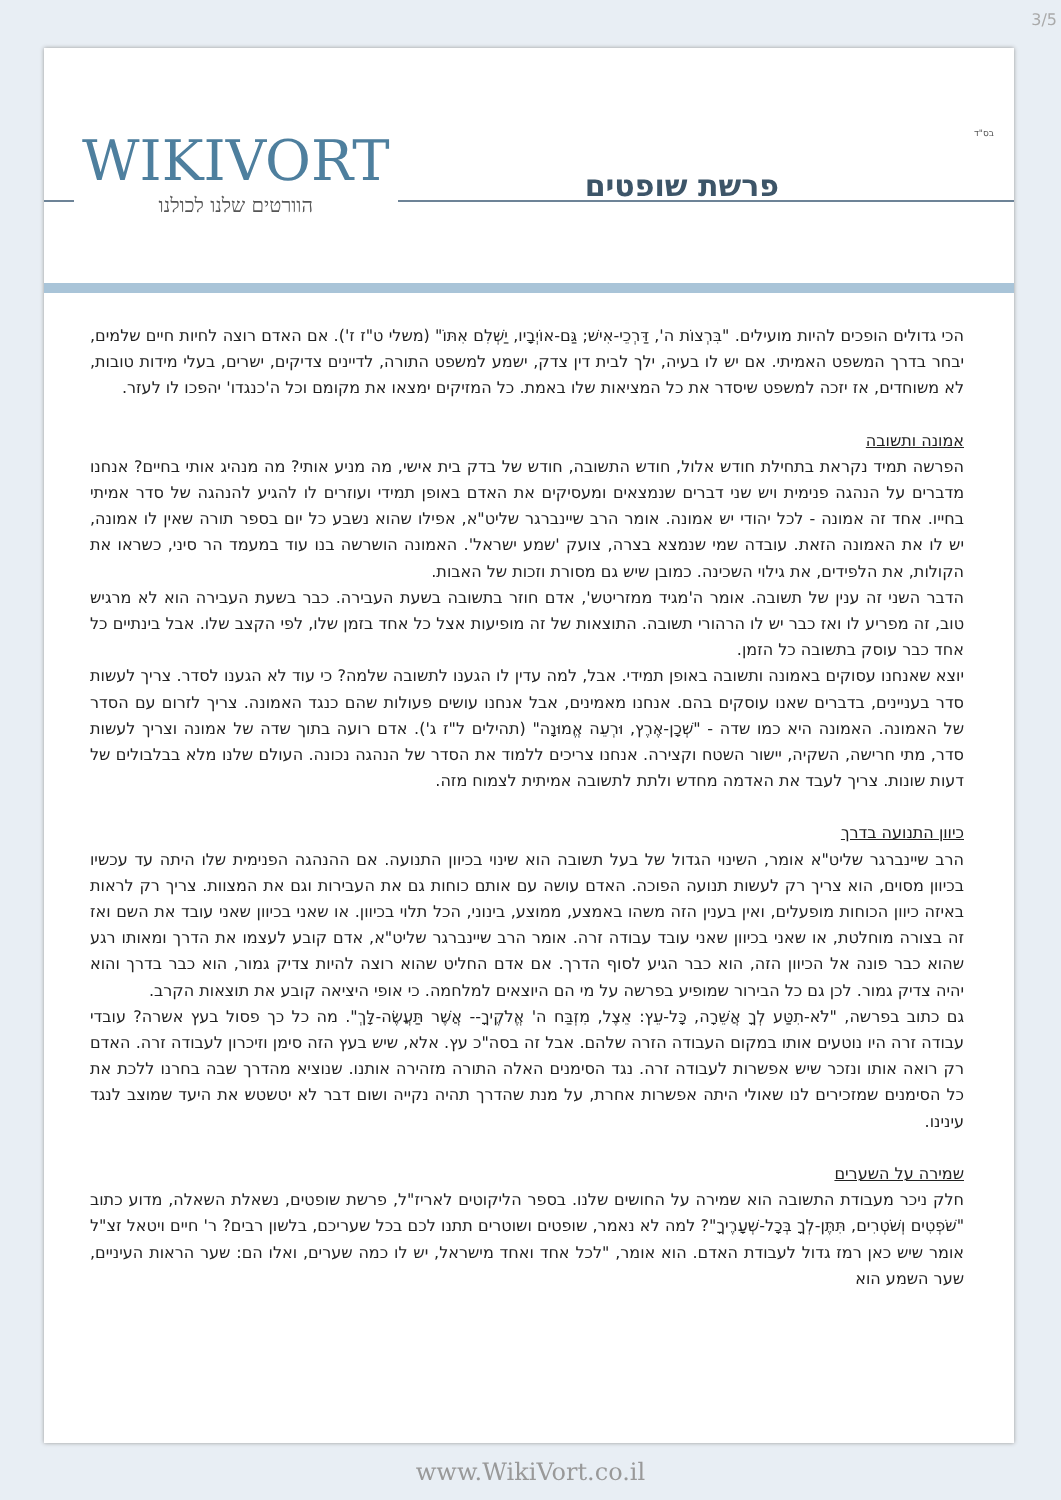3/5
WIKIVORT
הוורטים שלנו לכולנו
בס"ד
פרשת שופטים
הכי גדולים הופכים להיות מועילים. "בִּרְצוֹת ה', דַּרְכֵי-אִישׁ; גַּם-אוֹיְבָיו, יַשְׁלִם אִתּוֹ" (משלי ט"ז ז'). אם האדם רוצה לחיות חיים שלמים, יבחר בדרך המשפט האמיתי. אם יש לו בעיה, ילך לבית דין צדק, ישמע למשפט התורה, לדיינים צדיקים, ישרים, בעלי מידות טובות, לא משוחדים, אז יזכה למשפט שיסדר את כל המציאות שלו באמת. כל המזיקים ימצאו את מקומם וכל ה'כנגדו' יהפכו לו לעזר.
אמונה ותשובה
הפרשה תמיד נקראת בתחילת חודש אלול, חודש התשובה, חודש של בדק בית אישי, מה מניע אותי? מה מנהיג אותי בחיים? אנחנו מדברים על הנהגה פנימית ויש שני דברים שנמצאים ומעסיקים את האדם באופן תמידי ועוזרים לו להגיע להנהגה של סדר אמיתי בחייו. אחד זה אמונה - לכל יהודי יש אמונה. אומר הרב שיינברגר שליט"א, אפילו שהוא נשבע כל יום בספר תורה שאין לו אמונה, יש לו את האמונה הזאת. עובדה שמי שנמצא בצרה, צועק 'שמע ישראל'. האמונה הושרשה בנו עוד במעמד הר סיני, כשראו את הקולות, את הלפידים, את גילוי השכינה. כמובן שיש גם מסורת וזכות של האבות.
הדבר השני זה ענין של תשובה. אומר ה'מגיד ממזריטש', אדם חוזר בתשובה בשעת העבירה. כבר בשעת העבירה הוא לא מרגיש טוב, זה מפריע לו ואז כבר יש לו הרהורי תשובה. התוצאות של זה מופיעות אצל כל אחד בזמן שלו, לפי הקצב שלו. אבל בינתיים כל אחד כבר עוסק בתשובה כל הזמן.
יוצא שאנחנו עסוקים באמונה ותשובה באופן תמידי. אבל, למה עדין לו הגענו לתשובה שלמה? כי עוד לא הגענו לסדר. צריך לעשות סדר בעניינים, בדברים שאנו עוסקים בהם. אנחנו מאמינים, אבל אנחנו עושים פעולות שהם כנגד האמונה. צריך לזרום עם הסדר של האמונה. האמונה היא כמו שדה - "שְׁכָן-אֶרֶץ, וּרְעֵה אֱמוּנָה" (תהילים ל"ז ג'). אדם רועה בתוך שדה של אמונה וצריך לעשות סדר, מתי חרישה, השקיה, יישור השטח וקצירה. אנחנו צריכים ללמוד את הסדר של הנהגה נכונה. העולם שלנו מלא בבלבולים של דעות שונות. צריך לעבד את האדמה מחדש ולתת לתשובה אמיתית לצמוח מזה.
כיוון התנועה בדרך
הרב שיינברגר שליט"א אומר, השינוי הגדול של בעל תשובה הוא שינוי בכיוון התנועה. אם ההנהגה הפנימית שלו היתה עד עכשיו בכיוון מסוים, הוא צריך רק לעשות תנועה הפוכה. האדם עושה עם אותם כוחות גם את העבירות וגם את המצוות. צריך רק לראות באיזה כיוון הכוחות מופעלים, ואין בענין הזה משהו באמצע, ממוצע, בינוני, הכל תלוי בכיוון. או שאני בכיוון שאני עובד את השם ואז זה בצורה מוחלטת, או שאני בכיוון שאני עובד עבודה זרה. אומר הרב שיינברגר שליט"א, אדם קובע לעצמו את הדרך ומאותו רגע שהוא כבר פונה אל הכיוון הזה, הוא כבר הגיע לסוף הדרך. אם אדם החליט שהוא רוצה להיות צדיק גמור, הוא כבר בדרך והוא יהיה צדיק גמור. לכן גם כל הבירור שמופיע בפרשה על מי הם היוצאים למלחמה. כי אופי היציאה קובע את תוצאות הקרב.
גם כתוב בפרשה, "לֹא-תִטַּע לְךָ אֲשֵׁרָה, כָּל-עֵץ: אֵצֶל, מִזְבַּח ה' אֱלֹקֶיךָ-- אֲשֶׁר תַּעֲשֶׂה-לָּךְ". מה כל כך פסול בעץ אשרה? עובדי עבודה זרה היו נוטעים אותו במקום העבודה הזרה שלהם. אבל זה בסה"כ עץ. אלא, שיש בעץ הזה סימן וזיכרון לעבודה זרה. האדם רק רואה אותו ונזכר שיש אפשרות לעבודה זרה. נגד הסימנים האלה התורה מזהירה אותנו. שנוציא מהדרך שבה בחרנו ללכת את כל הסימנים שמזכירים לנו שאולי היתה אפשרות אחרת, על מנת שהדרך תהיה נקייה ושום דבר לא יטשטש את היעד שמוצב לנגד עינינו.
שמירה על השערים
חלק ניכר מעבודת התשובה הוא שמירה על החושים שלנו. בספר הליקוטים לאריז"ל, פרשת שופטים, נשאלת השאלה, מדוע כתוב "שֹׁפְטִים וְשֹׁטְרִים, תִּתֶּן-לְךָ בְּכָל-שְׁעָרֶיךָ"? למה לא נאמר, שופטים ושוטרים תתנו לכם בכל שעריכם, בלשון רבים? ר' חיים ויטאל זצ"ל אומר שיש כאן רמז גדול לעבודת האדם. הוא אומר, "לכל אחד ואחד מישראל, יש לו כמה שערים, ואלו הם: שער הראות העיניים, שער השמע הוא
www.WikiVort.co.il